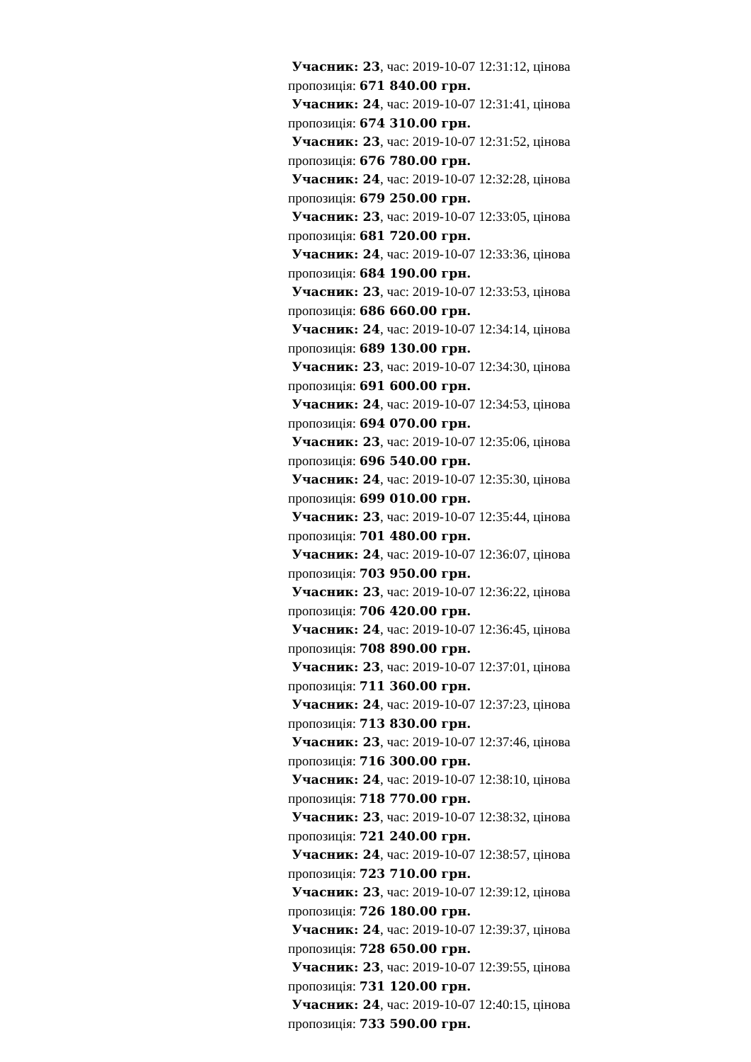Учасник: 23, час: 2019-10-07 12:31:12, цінова пропозиція: 671 840.00 грн.
Учасник: 24, час: 2019-10-07 12:31:41, цінова пропозиція: 674 310.00 грн.
Учасник: 23, час: 2019-10-07 12:31:52, цінова пропозиція: 676 780.00 грн.
Учасник: 24, час: 2019-10-07 12:32:28, цінова пропозиція: 679 250.00 грн.
Учасник: 23, час: 2019-10-07 12:33:05, цінова пропозиція: 681 720.00 грн.
Учасник: 24, час: 2019-10-07 12:33:36, цінова пропозиція: 684 190.00 грн.
Учасник: 23, час: 2019-10-07 12:33:53, цінова пропозиція: 686 660.00 грн.
Учасник: 24, час: 2019-10-07 12:34:14, цінова пропозиція: 689 130.00 грн.
Учасник: 23, час: 2019-10-07 12:34:30, цінова пропозиція: 691 600.00 грн.
Учасник: 24, час: 2019-10-07 12:34:53, цінова пропозиція: 694 070.00 грн.
Учасник: 23, час: 2019-10-07 12:35:06, цінова пропозиція: 696 540.00 грн.
Учасник: 24, час: 2019-10-07 12:35:30, цінова пропозиція: 699 010.00 грн.
Учасник: 23, час: 2019-10-07 12:35:44, цінова пропозиція: 701 480.00 грн.
Учасник: 24, час: 2019-10-07 12:36:07, цінова пропозиція: 703 950.00 грн.
Учасник: 23, час: 2019-10-07 12:36:22, цінова пропозиція: 706 420.00 грн.
Учасник: 24, час: 2019-10-07 12:36:45, цінова пропозиція: 708 890.00 грн.
Учасник: 23, час: 2019-10-07 12:37:01, цінова пропозиція: 711 360.00 грн.
Учасник: 24, час: 2019-10-07 12:37:23, цінова пропозиція: 713 830.00 грн.
Учасник: 23, час: 2019-10-07 12:37:46, цінова пропозиція: 716 300.00 грн.
Учасник: 24, час: 2019-10-07 12:38:10, цінова пропозиція: 718 770.00 грн.
Учасник: 23, час: 2019-10-07 12:38:32, цінова пропозиція: 721 240.00 грн.
Учасник: 24, час: 2019-10-07 12:38:57, цінова пропозиція: 723 710.00 грн.
Учасник: 23, час: 2019-10-07 12:39:12, цінова пропозиція: 726 180.00 грн.
Учасник: 24, час: 2019-10-07 12:39:37, цінова пропозиція: 728 650.00 грн.
Учасник: 23, час: 2019-10-07 12:39:55, цінова пропозиція: 731 120.00 грн.
Учасник: 24, час: 2019-10-07 12:40:15, цінова пропозиція: 733 590.00 грн.